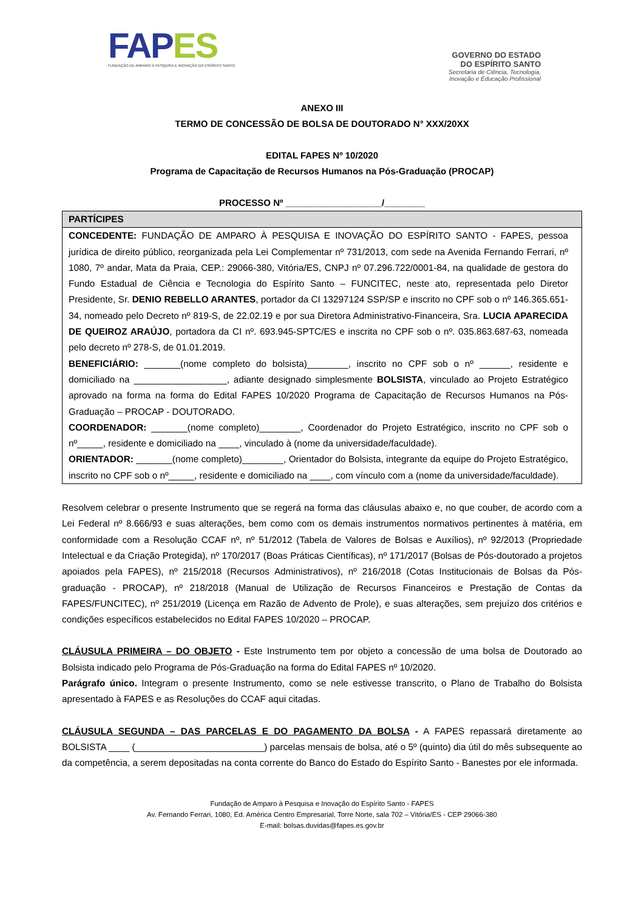FAP ES
FUNDAÇÃO DE AMPARO À PESQUISA E INOVAÇÃO DO ESPÍRITO SANTO
GOVERNO DO ESTADO
DO ESPÍRITO SANTO
Secretaria de Ciência, Tecnologia,
Inovação e Educação Profissional
ANEXO III
TERMO DE CONCESSÃO DE BOLSA DE DOUTORADO N° XXX/20XX
EDITAL FAPES Nº 10/2020
Programa de Capacitação de Recursos Humanos na Pós-Graduação (PROCAP)
PROCESSO Nº ___________________/________
| PARTÍCIPES |
| --- |
| CONCEDENTE: FUNDAÇÃO DE AMPARO À PESQUISA E INOVAÇÃO DO ESPÍRITO SANTO - FAPES, pessoa jurídica de direito público, reorganizada pela Lei Complementar nº 731/2013, com sede na Avenida Fernando Ferrari, nº 1080, 7º andar, Mata da Praia, CEP.: 29066-380, Vitória/ES, CNPJ nº 07.296.722/0001-84, na qualidade de gestora do Fundo Estadual de Ciência e Tecnologia do Espírito Santo – FUNCITEC, neste ato, representada pelo Diretor Presidente, Sr. DENIO REBELLO ARANTES , portador da CI 13297124 SSP/SP e inscrito no CPF sob o nº 146.365.651-34, nomeado pelo Decreto nº 819-S, de 22.02.19 e por sua Diretora Administrativo-Financeira, Sra. LUCIA APARECIDA DE QUEIROZ ARAÚJO , portadora da CI nº. 693.945-SPTC/ES e inscrita no CPF sob o nº. 035.863.687-63, nomeada pelo decreto nº 278-S, de 01.01.2019. BENEFICIÁRIO: _______(nome completo do bolsista)________, inscrito no CPF sob o nº ______, residente e domiciliado na __________________, adiante designado simplesmente BOLSISTA , vinculado ao Projeto Estratégico aprovado na forma na forma do Edital FAPES 10/2020 Programa de Capacitação de Recursos Humanos na Pós-Graduação – PROCAP - DOUTORADO. COORDENADOR: _______(nome completo)________, Coordenador do Projeto Estratégico, inscrito no CPF sob o nº_____, residente e domiciliado na ____, vinculado à (nome da universidade/faculdade). ORIENTADOR: _______(nome completo)________, Orientador do Bolsista, integrante da equipe do Projeto Estratégico, inscrito no CPF sob o nº_____, residente e domiciliado na ____, com vínculo com a (nome da universidade/faculdade). |
Resolvem celebrar o presente Instrumento que se regerá na forma das cláusulas abaixo e, no que couber, de acordo com a Lei Federal nº 8.666/93 e suas alterações, bem como com os demais instrumentos normativos pertinentes à matéria, em conformidade com a Resolução CCAF nº, nº 51/2012 (Tabela de Valores de Bolsas e Auxílios), nº 92/2013 (Propriedade Intelectual e da Criação Protegida), nº 170/2017 (Boas Práticas Científicas), nº 171/2017 (Bolsas de Pós-doutorado a projetos apoiados pela FAPES), nº 215/2018 (Recursos Administrativos), nº 216/2018 (Cotas Institucionais de Bolsas da Pós-graduação - PROCAP), nº 218/2018 (Manual de Utilização de Recursos Financeiros e Prestação de Contas da FAPES/FUNCITEC), nº 251/2019 (Licença em Razão de Advento de Prole), e suas alterações, sem prejuízo dos critérios e condições específicos estabelecidos no Edital FAPES 10/2020 – PROCAP.
CLÁUSULA PRIMEIRA – DO OBJETO - Este Instrumento tem por objeto a concessão de uma bolsa de Doutorado ao Bolsista indicado pelo Programa de Pós-Graduação na forma do Edital FAPES nº 10/2020.
Parágrafo único. Integram o presente Instrumento, como se nele estivesse transcrito, o Plano de Trabalho do Bolsista apresentado à FAPES e as Resoluções do CCAF aqui citadas.
CLÁUSULA SEGUNDA – DAS PARCELAS E DO PAGAMENTO DA BOLSA - A FAPES repassará diretamente ao BOLSISTA ____ (_________________________) parcelas mensais de bolsa, até o 5º (quinto) dia útil do mês subsequente ao da competência, a serem depositadas na conta corrente do Banco do Estado do Espírito Santo - Banestes por ele informada.
Fundação de Amparo à Pesquisa e Inovação do Espírito Santo - FAPES
Av. Fernando Ferrari, 1080, Ed. América Centro Empresarial, Torre Norte, sala 702 – Vitória/ES - CEP 29066-380
E-mail: bolsas.duvidas@fapes.es.gov.br